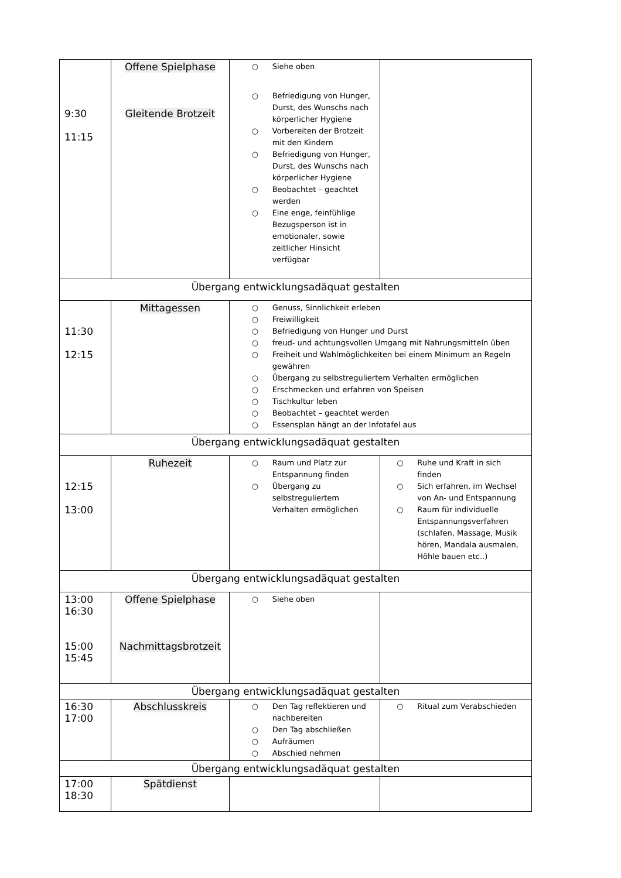| 9:30 11:15 | Offene Spielphase Gleitende Brotzeit | ○ Siehe oben ○ Befriedigung von Hunger, Durst, des Wunschs nach körperlicher Hygiene ○ Vorbereiten der Brotzeit mit den Kindern ○ Befriedigung von Hunger, Durst, des Wunschs nach körperlicher Hygiene ○ Beobachtet – geachtet werden ○ Eine enge, feinfühlige Bezugsperson ist in emotionaler, sowie zeitlicher Hinsicht verfügbar | |
| Übergang entwicklungsadäquat gestalten | | | |
| 11:30 12:15 | Mittagessen | ○ Genuss, Sinnlichkeit erleben ○ Freiwilligkeit ○ Befriedigung von Hunger und Durst ○ freud- und achtungsvollen Umgang mit Nahrungsmitteln üben ○ Freiheit und Wahlmöglichkeiten bei einem Minimum an Regeln gewähren ○ Übergang zu selbstreguliertem Verhalten ermöglichen ○ Erschmecken und erfahren von Speisen ○ Tischkultur leben ○ Beobachtet – geachtet werden ○ Essensplan hängt an der Infotafel aus | |
| Übergang entwicklungsadäquat gestalten | | | |
| 12:15 13:00 | Ruhezeit | ○ Raum und Platz zur Entspannung finden ○ Übergang zu selbstreguliertem Verhalten ermöglichen | ○ Ruhe und Kraft in sich finden ○ Sich erfahren, im Wechsel von An- und Entspannung ○ Raum für individuelle Entspannungsverfahren (schlafen, Massage, Musik hören, Mandala ausmalen, Höhle bauen etc..) |
| Übergang entwicklungsadäquat gestalten | | | |
| 13:00 16:30 15:00 15:45 | Offene Spielphase Nachmittagsbrotzeit | ○ Siehe oben | |
| Übergang entwicklungsadäquat gestalten | | | |
| 16:30 17:00 | Abschlusskreis | ○ Den Tag reflektieren und nachbereiten ○ Den Tag abschließen ○ Aufräumen ○ Abschied nehmen | ○ Ritual zum Verabschieden |
| Übergang entwicklungsadäquat gestalten | | | |
| 17:00 18:30 | Spätdienst | | |